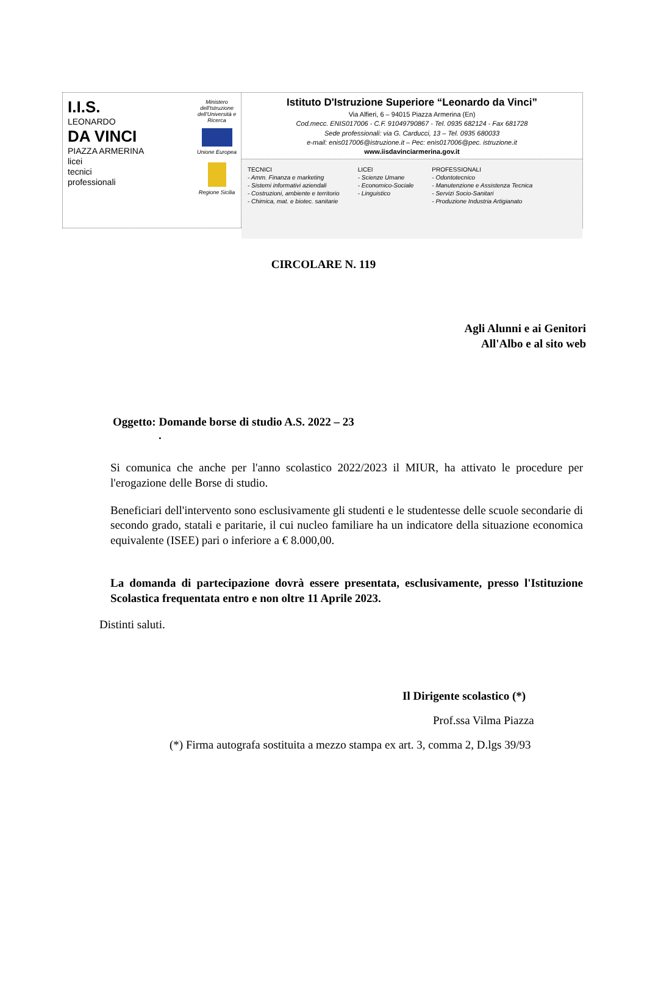I.I.S.
LEONARDO
DA VINCI
PIAZZA ARMERINA
licei
tecnici
professionali
Ministero dell'Istruzione dell'Università e Ricerca
Unione Europea
Regione Sicilia
Istituto D'Istruzione Superiore “Leonardo da Vinci”
Via Alfieri, 6 – 94015 Piazza Armerina (En)
Cod.mecc. ENIS017006 - C.F. 91049790867 - Tel. 0935 682124 - Fax 681728
Sede professionali: via G. Carducci, 13 – Tel. 0935 680033
e-mail: enis017006@istruzione.it – Pec: enis017006@pec. istruzione.it
www.iisdavinciarmerina.gov.it
TECNICI
- Amm. Finanza e marketing
- Sistemi informativi aziendali
- Costruzioni, ambiente e territorio
- Chimica, mat. e biotec. sanitarie
LICEI
- Scienze Umane
- Economico-Sociale
- Linguistico
PROFESSIONALI
- Odontotecnico
- Manutenzione e Assistenza Tecnica
- Servizi Socio-Sanitari
- Produzione Industria Artigianato
CIRCOLARE N. 119
Agli Alunni e ai Genitori
All'Albo e al sito web
Oggetto: Domande borse di studio A.S. 2022 – 23
.
Si comunica che anche per l'anno scolastico 2022/2023 il MIUR, ha attivato le procedure per l'erogazione delle Borse di studio.
Beneficiari dell'intervento sono esclusivamente gli studenti e le studentesse delle scuole secondarie di secondo grado, statali e paritarie, il cui nucleo familiare ha un indicatore della situazione economica equivalente (ISEE) pari o inferiore a € 8.000,00.
La domanda di partecipazione dovrà essere presentata, esclusivamente, presso l'Istituzione Scolastica frequentata entro e non oltre 11 Aprile 2023.
Distinti saluti.
Il Dirigente scolastico (*)
Prof.ssa Vilma Piazza
(*) Firma autografa sostituita a mezzo stampa ex art. 3, comma 2, D.lgs 39/93